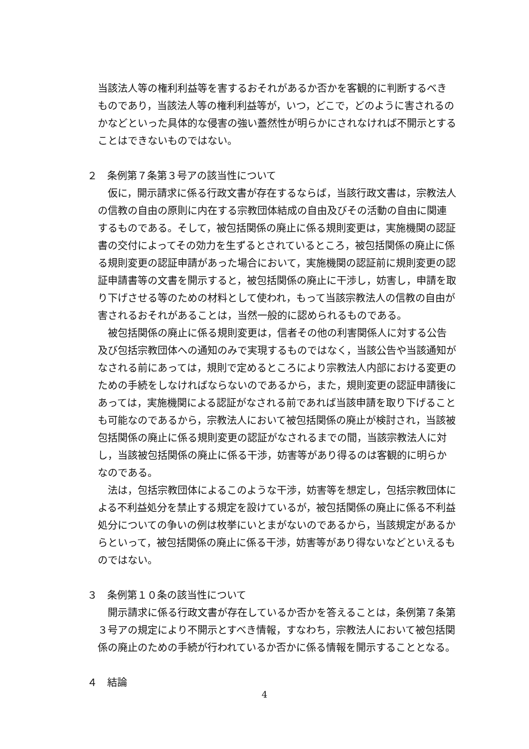当該法人等の権利利益等を害するおそれがあるか否かを客観的に判断するべきものであり，当該法人等の権利利益等が，いつ，どこで，どのように害されるのかなどといった具体的な侵害の強い蓋然性が明らかにされなければ不開示とすることはできないものではない。
２　条例第７条第３号アの該当性について
　仮に，開示請求に係る行政文書が存在するならば，当該行政文書は，宗教法人の信教の自由の原則に内在する宗教団体結成の自由及びその活動の自由に関連するものである。そして，被包括関係の廃止に係る規則変更は，実施機関の認証書の交付によってその効力を生ずるとされているところ，被包括関係の廃止に係る規則変更の認証申請があった場合において，実施機関の認証前に規則変更の認証申請書等の文書を開示すると，被包括関係の廃止に干渉し，妨害し，申請を取り下げさせる等のための材料として使われ，もって当該宗教法人の信教の自由が害されるおそれがあることは，当然一般的に認められるものである。
　被包括関係の廃止に係る規則変更は，信者その他の利害関係人に対する公告及び包括宗教団体への通知のみで実現するものではなく，当該公告や当該通知がなされる前にあっては，規則で定めるところにより宗教法人内部における変更のための手続をしなければならないのであるから，また，規則変更の認証申請後にあっては，実施機関による認証がなされる前であれば当該申請を取り下げることも可能なのであるから，宗教法人において被包括関係の廃止が検討され，当該被包括関係の廃止に係る規則変更の認証がなされるまでの間，当該宗教法人に対し，当該被包括関係の廃止に係る干渉，妨害等があり得るのは客観的に明らかなのである。
　法は，包括宗教団体によるこのような干渉，妨害等を想定し，包括宗教団体による不利益処分を禁止する規定を設けているが，被包括関係の廃止に係る不利益処分についての争いの例は枚挙にいとまがないのであるから，当該規定があるからといって，被包括関係の廃止に係る干渉，妨害等があり得ないなどといえるものではない。
３　条例第１０条の該当性について
　開示請求に係る行政文書が存在しているか否かを答えることは，条例第７条第３号アの規定により不開示とすべき情報，すなわち，宗教法人において被包括関係の廃止のための手続が行われているか否かに係る情報を開示することとなる。
４　結論
4